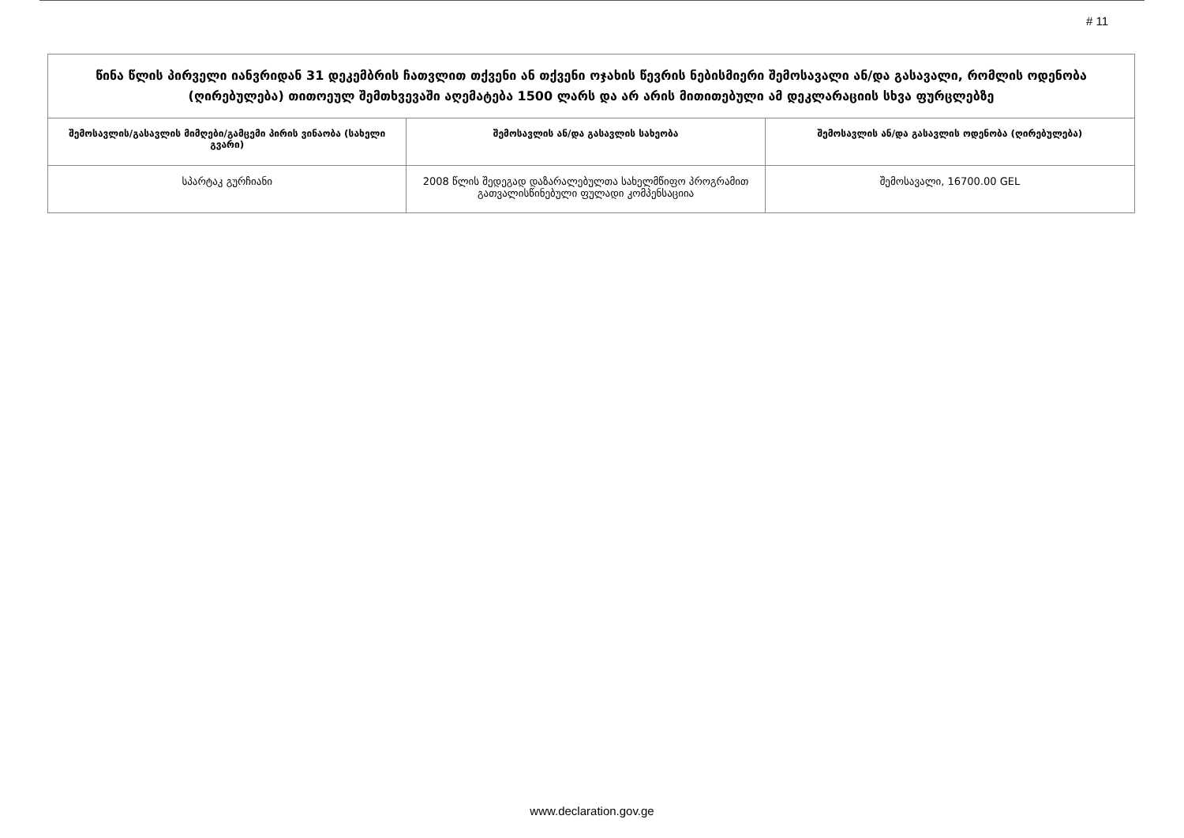# 11
| წინა წლის პირველი იანვრიდან 31 დეკემბრის ჩათვლით თქვენი ან თქვენი ოჯახის წევრის ნებისმიერი შემოსავალი ან/და გასავალი, რომლის ოდენობა (ღირებულება) თითოეულ შემთხვევაში აღემატება 1500 ლარს და არ არის მითითებული ამ დეკლარაციის სხვა ფურცლებზე | | |
| --- | --- | --- |
| შემოსავლის/გასავლის მიმღები/გამცემი პირის ვინაობა (სახელი გვარი) | შემოსავლის ან/და გასავლის სახეობა | შემოსავლის ან/და გასავლის ოდენობა (ღირებულება) |
| სპარტაკ გურჩიანი | 2008 წლის შედეგად დაზარალებულთა სახელმწიფო პროგრამით გათვალისწინებული ფულადი კომპენსაციია | შემოსავალი, 16700.00 GEL |
www.declaration.gov.ge